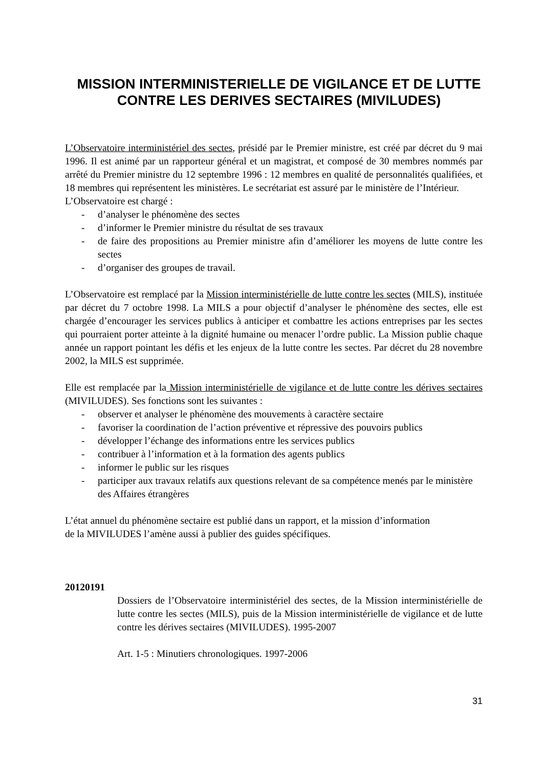MISSION INTERMINISTERIELLE DE VIGILANCE ET DE LUTTE CONTRE LES DERIVES SECTAIRES (MIVILUDES)
L’Observatoire interministériel des sectes, présidé par le Premier ministre, est créé par décret du 9 mai 1996. Il est animé par un rapporteur général et un magistrat, et composé de 30 membres nommés par arrêté du Premier ministre du 12 septembre 1996 : 12 membres en qualité de personnalités qualifiées, et 18 membres qui représentent les ministères. Le secrétariat est assuré par le ministère de l’Intérieur.
L’Observatoire est chargé :
- d’analyser le phénomène des sectes
- d’informer le Premier ministre du résultat de ses travaux
- de faire des propositions au Premier ministre afin d’améliorer les moyens de lutte contre les sectes
- d’organiser des groupes de travail.
L’Observatoire est remplacé par la Mission interministérielle de lutte contre les sectes (MILS), instituée par décret du 7 octobre 1998. La MILS a pour objectif d’analyser le phénomène des sectes, elle est chargée d’encourager les services publics à anticiper et combattre les actions entreprises par les sectes qui pourraient porter atteinte à la dignité humaine ou menacer l’ordre public. La Mission publie chaque année un rapport pointant les défis et les enjeux de la lutte contre les sectes. Par décret du 28 novembre 2002, la MILS est supprimée.
Elle est remplacée par la Mission interministérielle de vigilance et de lutte contre les dérives sectaires (MIVILUDES). Ses fonctions sont les suivantes :
- observer et analyser le phénomène des mouvements à caractère sectaire
- favoriser la coordination de l’action préventive et répressive des pouvoirs publics
- développer l’échange des informations entre les services publics
- contribuer à l’information et à la formation des agents publics
- informer le public sur les risques
- participer aux travaux relatifs aux questions relevant de sa compétence menés par le ministère des Affaires étrangères
L’état annuel du phénomène sectaire est publié dans un rapport, et la mission d’information
de la MIVILUDES l’amène aussi à publier des guides spécifiques.
20120191
Dossiers de l’Observatoire interministériel des sectes, de la Mission interministérielle de lutte contre les sectes (MILS), puis de la Mission interministérielle de vigilance et de lutte contre les dérives sectaires (MIVILUDES). 1995-2007
Art. 1-5 : Minutiers chronologiques. 1997-2006
31